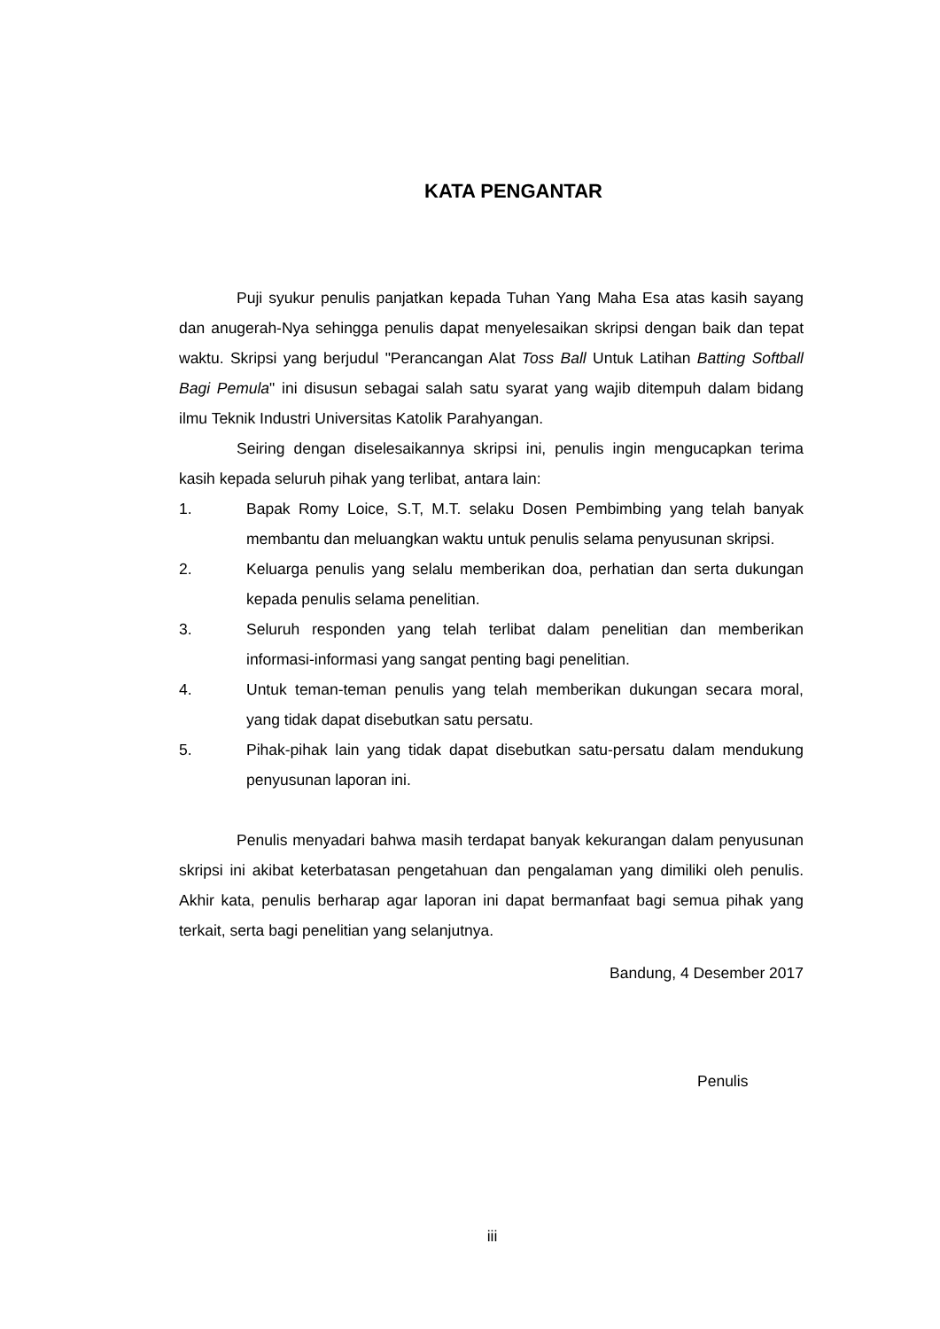KATA PENGANTAR
Puji syukur penulis panjatkan kepada Tuhan Yang Maha Esa atas kasih sayang dan anugerah-Nya sehingga penulis dapat menyelesaikan skripsi dengan baik dan tepat waktu. Skripsi yang berjudul "Perancangan Alat Toss Ball Untuk Latihan Batting Softball Bagi Pemula" ini disusun sebagai salah satu syarat yang wajib ditempuh dalam bidang ilmu Teknik Industri Universitas Katolik Parahyangan.
Seiring dengan diselesaikannya skripsi ini, penulis ingin mengucapkan terima kasih kepada seluruh pihak yang terlibat, antara lain:
1. Bapak Romy Loice, S.T, M.T. selaku Dosen Pembimbing yang telah banyak membantu dan meluangkan waktu untuk penulis selama penyusunan skripsi.
2. Keluarga penulis yang selalu memberikan doa, perhatian dan serta dukungan kepada penulis selama penelitian.
3. Seluruh responden yang telah terlibat dalam penelitian dan memberikan informasi-informasi yang sangat penting bagi penelitian.
4. Untuk teman-teman penulis yang telah memberikan dukungan secara moral, yang tidak dapat disebutkan satu persatu.
5. Pihak-pihak lain yang tidak dapat disebutkan satu-persatu dalam mendukung penyusunan laporan ini.
Penulis menyadari bahwa masih terdapat banyak kekurangan dalam penyusunan skripsi ini akibat keterbatasan pengetahuan dan pengalaman yang dimiliki oleh penulis. Akhir kata, penulis berharap agar laporan ini dapat bermanfaat bagi semua pihak yang terkait, serta bagi penelitian yang selanjutnya.
Bandung, 4 Desember 2017
Penulis
iii